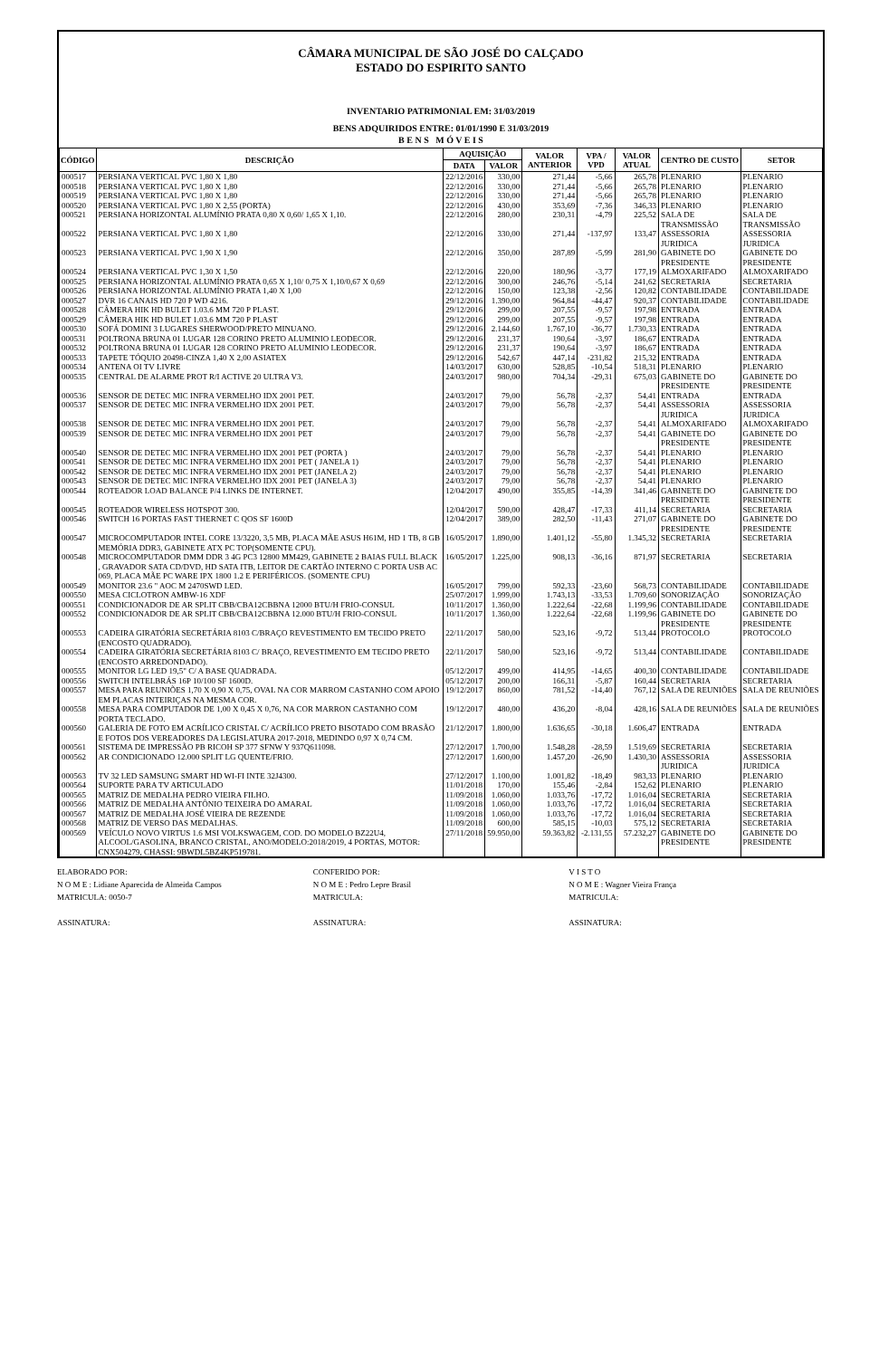CÂMARA MUNICIPAL DE SÃO JOSÉ DO CALÇADO
ESTADO DO ESPIRITO SANTO
INVENTARIO PATRIMONIAL EM: 31/03/2019
BENS ADQUIRIDOS ENTRE: 01/01/1990 E 31/03/2019
B E N S M Ó V E I S
| CÓDIGO | DESCRIÇÃO | AQUISIÇÃO | | VALOR ANTERIOR | VPA / VPD | VALOR ATUAL | CENTRO DE CUSTO | SETOR |
| --- | --- | --- | --- | --- | --- | --- | --- | --- |
| | | DATA | VALOR | | | | | |
| 000517 | PERSIANA VERTICAL PVC 1,80 X 1,80 | 22/12/2016 | 330,00 | 271,44 | -5,66 | 265,78 | PLENARIO | PLENARIO |
| 000518 | PERSIANA VERTICAL PVC 1,80 X 1,80 | 22/12/2016 | 330,00 | 271,44 | -5,66 | 265,78 | PLENARIO | PLENARIO |
| 000519 | PERSIANA VERTICAL PVC 1,80 X 1,80 | 22/12/2016 | 330,00 | 271,44 | -5,66 | 265,78 | PLENARIO | PLENARIO |
| 000520 | PERSIANA VERTICAL PVC 1,80 X 2,55 (PORTA) | 22/12/2016 | 430,00 | 353,69 | -7,36 | 346,33 | PLENARIO | PLENARIO |
| 000521 | PERSIANA HORIZONTAL ALUMÍNIO PRATA 0,80 X 0,60/ 1,65 X 1,10. | 22/12/2016 | 280,00 | 230,31 | -4,79 | 225,52 | SALA DE TRANSMISSÃO | SALA DE TRANSMISSÃO |
| 000522 | PERSIANA VERTICAL PVC 1,80 X 1,80 | 22/12/2016 | 330,00 | 271,44 | -137,97 | 133,47 | ASSESSORIA JURIDICA | ASSESSORIA JURIDICA |
| 000523 | PERSIANA VERTICAL PVC 1,90 X 1,90 | 22/12/2016 | 350,00 | 287,89 | -5,99 | 281,90 | GABINETE DO PRESIDENTE | GABINETE DO PRESIDENTE |
| 000524 | PERSIANA VERTICAL PVC 1,30 X 1,50 | 22/12/2016 | 220,00 | 180,96 | -3,77 | 177,19 | ALMOXARIFADO | ALMOXARIFADO |
| 000525 | PERSIANA HORIZONTAL ALUMÍNIO PRATA 0,65 X 1,10/ 0,75 X 1,10/0,67 X 0,69 | 22/12/2016 | 300,00 | 246,76 | -5,14 | 241,62 | SECRETARIA | SECRETARIA |
| 000526 | PERSIANA HORIZONTAL ALUMÍNIO PRATA 1,40 X 1,00 | 22/12/2016 | 150,00 | 123,38 | -2,56 | 120,82 | CONTABILIDADE | CONTABILIDADE |
| 000527 | DVR 16 CANAIS HD 720 P WD 4216. | 29/12/2016 | 1.390,00 | 964,84 | -44,47 | 920,37 | CONTABILIDADE | CONTABILIDADE |
| 000528 | CÂMERA HIK HD BULET 1.03.6 MM 720 P PLAST. | 29/12/2016 | 299,00 | 207,55 | -9,57 | 197,98 | ENTRADA | ENTRADA |
| 000529 | CÂMERA HIK HD BULET 1.03.6 MM 720 P PLAST | 29/12/2016 | 299,00 | 207,55 | -9,57 | 197,98 | ENTRADA | ENTRADA |
| 000530 | SOFÁ DOMINI 3 LUGARES SHERWOOD/PRETO MINUANO. | 29/12/2016 | 2.144,60 | 1.767,10 | -36,77 | 1.730,33 | ENTRADA | ENTRADA |
| 000531 | POLTRONA BRUNA 01 LUGAR 128 CORINO PRETO ALUMINIO LEODECOR. | 29/12/2016 | 231,37 | 190,64 | -3,97 | 186,67 | ENTRADA | ENTRADA |
| 000532 | POLTRONA BRUNA 01 LUGAR 128 CORINO PRETO ALUMINIO LEODECOR. | 29/12/2016 | 231,37 | 190,64 | -3,97 | 186,67 | ENTRADA | ENTRADA |
| 000533 | TAPETE TÓQUIO 20498-CINZA 1,40 X 2,00 ASIATEX | 29/12/2016 | 542,67 | 447,14 | -231,82 | 215,32 | ENTRADA | ENTRADA |
| 000534 | ANTENA OI TV LIVRE | 14/03/2017 | 630,00 | 528,85 | -10,54 | 518,31 | PLENARIO | PLENARIO |
| 000535 | CENTRAL DE ALARME PROT R/I ACTIVE 20 ULTRA V3. | 24/03/2017 | 980,00 | 704,34 | -29,31 | 675,03 | GABINETE DO PRESIDENTE | GABINETE DO PRESIDENTE |
| 000536 | SENSOR DE DETEC MIC INFRA VERMELHO IDX 2001 PET. | 24/03/2017 | 79,00 | 56,78 | -2,37 | 54,41 | ENTRADA | ENTRADA |
| 000537 | SENSOR DE DETEC MIC INFRA VERMELHO IDX 2001 PET. | 24/03/2017 | 79,00 | 56,78 | -2,37 | 54,41 | ASSESSORIA JURIDICA | ASSESSORIA JURIDICA |
| 000538 | SENSOR DE DETEC MIC INFRA VERMELHO IDX 2001 PET. | 24/03/2017 | 79,00 | 56,78 | -2,37 | 54,41 | ALMOXARIFADO | ALMOXARIFADO |
| 000539 | SENSOR DE DETEC MIC INFRA VERMELHO IDX 2001 PET | 24/03/2017 | 79,00 | 56,78 | -2,37 | 54,41 | GABINETE DO PRESIDENTE | GABINETE DO PRESIDENTE |
| 000540 | SENSOR DE DETEC MIC INFRA VERMELHO IDX 2001 PET (PORTA ) | 24/03/2017 | 79,00 | 56,78 | -2,37 | 54,41 | PLENARIO | PLENARIO |
| 000541 | SENSOR DE DETEC MIC INFRA VERMELHO IDX 2001 PET ( JANELA 1) | 24/03/2017 | 79,00 | 56,78 | -2,37 | 54,41 | PLENARIO | PLENARIO |
| 000542 | SENSOR DE DETEC MIC INFRA VERMELHO IDX 2001 PET (JANELA 2) | 24/03/2017 | 79,00 | 56,78 | -2,37 | 54,41 | PLENARIO | PLENARIO |
| 000543 | SENSOR DE DETEC MIC INFRA VERMELHO IDX 2001 PET (JANELA 3) | 24/03/2017 | 79,00 | 56,78 | -2,37 | 54,41 | PLENARIO | PLENARIO |
| 000544 | ROTEADOR LOAD BALANCE P/4 LINKS DE INTERNET. | 12/04/2017 | 490,00 | 355,85 | -14,39 | 341,46 | GABINETE DO PRESIDENTE | GABINETE DO PRESIDENTE |
| 000545 | ROTEADOR WIRELESS HOTSPOT 300. | 12/04/2017 | 590,00 | 428,47 | -17,33 | 411,14 | SECRETARIA | SECRETARIA |
| 000546 | SWITCH 16 PORTAS FAST THERNET C QOS SF 1600D | 12/04/2017 | 389,00 | 282,50 | -11,43 | 271,07 | GABINETE DO PRESIDENTE | GABINETE DO PRESIDENTE |
| 000547 | MICROCOMPUTADOR INTEL CORE 13/3220, 3,5 MB, PLACA MÃE ASUS H61M, HD 1 TB, 8 GB MEMÓRIA DDR3, GABINETE ATX PC TOP(SOMENTE CPU). | 16/05/2017 | 1.890,00 | 1.401,12 | -55,80 | 1.345,32 | SECRETARIA | SECRETARIA |
| 000548 | MICROCOMPUTADOR DMM DDR 3 4G PC3 12800 MM429, GABINETE 2 BAIAS FULL BLACK , GRAVADOR SATA CD/DVD, HD SATA ITB, LEITOR DE CARTÃO INTERNO C PORTA USB AC 069, PLACA MÃE PC WARE IPX 1800 1.2 E PERIFÉRICOS. (SOMENTE CPU) | 16/05/2017 | 1.225,00 | 908,13 | -36,16 | 871,97 | SECRETARIA | SECRETARIA |
| 000549 | MONITOR 23.6 " AOC M 2470SWD LED. | 16/05/2017 | 799,00 | 592,33 | -23,60 | 568,73 | CONTABILIDADE | CONTABILIDADE |
| 000550 | MESA CICLOTRON AMBW-16 XDF | 25/07/2017 | 1.999,00 | 1.743,13 | -33,53 | 1.709,60 | SONORIZAÇÃO | SONORIZAÇÃO |
| 000551 | CONDICIONADOR DE AR SPLIT CBB/CBA12CBBNA 12000 BTU/H FRIO-CONSUL | 10/11/2017 | 1.360,00 | 1.222,64 | -22,68 | 1.199,96 | CONTABILIDADE | CONTABILIDADE |
| 000552 | CONDICIONADOR DE AR SPLIT CBB/CBA12CBBNA 12.000 BTU/H FRIO-CONSUL | 10/11/2017 | 1.360,00 | 1.222,64 | -22,68 | 1.199,96 | GABINETE DO PRESIDENTE | GABINETE DO PRESIDENTE |
| 000553 | CADEIRA GIRATÓRIA SECRETÁRIA 8103 C/BRAÇO REVESTIMENTO EM TECIDO PRETO (ENCOSTO QUADRADO). | 22/11/2017 | 580,00 | 523,16 | -9,72 | 513,44 | PROTOCOLO | PROTOCOLO |
| 000554 | CADEIRA GIRATÓRIA SECRETÁRIA 8103 C/ BRAÇO, REVESTIMENTO EM TECIDO PRETO (ENCOSTO ARREDONDADO). | 22/11/2017 | 580,00 | 523,16 | -9,72 | 513,44 | CONTABILIDADE | CONTABILIDADE |
| 000555 | MONITOR LG LED 19,5" C/ A BASE QUADRADA. | 05/12/2017 | 499,00 | 414,95 | -14,65 | 400,30 | CONTABILIDADE | CONTABILIDADE |
| 000556 | SWITCH INTELBRÁS 16P 10/100 SF 1600D. | 05/12/2017 | 200,00 | 166,31 | -5,87 | 160,44 | SECRETARIA | SECRETARIA |
| 000557 | MESA PARA REUNIÕES 1,70 X 0,90 X 0,75, OVAL NA COR MARROM CASTANHO COM APOIO EM PLACAS INTEIRIÇAS NA MESMA COR. | 19/12/2017 | 860,00 | 781,52 | -14,40 | 767,12 | SALA DE REUNIÕES | SALA DE REUNIÕES |
| 000558 | MESA PARA COMPUTADOR DE 1,00 X 0,45 X 0,76, NA COR MARRON CASTANHO COM PORTA TECLADO. | 19/12/2017 | 480,00 | 436,20 | -8,04 | 428,16 | SALA DE REUNIÕES | SALA DE REUNIÕES |
| 000560 | GALERIA DE FOTO EM ACRÍLICO CRISTAL C/ ACRÍLICO PRETO BISOTADO COM BRASÃO E FOTOS DOS VEREADORES DA LEGISLATURA 2017-2018, MEDINDO 0,97 X 0,74 CM. | 21/12/2017 | 1.800,00 | 1.636,65 | -30,18 | 1.606,47 | ENTRADA | ENTRADA |
| 000561 | SISTEMA DE IMPRESSÃO PB RICOH SP 377 SFNW Y 937Q611098. | 27/12/2017 | 1.700,00 | 1.548,28 | -28,59 | 1.519,69 | SECRETARIA | SECRETARIA |
| 000562 | AR CONDICIONADO 12.000 SPLIT LG QUENTE/FRIO. | 27/12/2017 | 1.600,00 | 1.457,20 | -26,90 | 1.430,30 | ASSESSORIA JURIDICA | ASSESSORIA JURIDICA |
| 000563 | TV 32 LED SAMSUNG SMART HD WI-FI INTE 32J4300. | 27/12/2017 | 1.100,00 | 1.001,82 | -18,49 | 983,33 | PLENARIO | PLENARIO |
| 000564 | SUPORTE PARA TV ARTICULADO | 11/01/2018 | 170,00 | 155,46 | -2,84 | 152,62 | PLENARIO | PLENARIO |
| 000565 | MATRIZ DE MEDALHA PEDRO VIEIRA FILHO. | 11/09/2018 | 1.060,00 | 1.033,76 | -17,72 | 1.016,04 | SECRETARIA | SECRETARIA |
| 000566 | MATRIZ DE MEDALHA ANTÔNIO TEIXEIRA DO AMARAL | 11/09/2018 | 1.060,00 | 1.033,76 | -17,72 | 1.016,04 | SECRETARIA | SECRETARIA |
| 000567 | MATRIZ DE MEDALHA JOSÉ VIEIRA DE REZENDE | 11/09/2018 | 1.060,00 | 1.033,76 | -17,72 | 1.016,04 | SECRETARIA | SECRETARIA |
| 000568 | MATRIZ DE VERSO DAS MEDALHAS. | 11/09/2018 | 600,00 | 585,15 | -10,03 | 575,12 | SECRETARIA | SECRETARIA |
| 000569 | VEÍCULO NOVO VIRTUS 1.6 MSI VOLKSWAGEM, COD. DO MODELO BZ22U4, ALCOOL/GASOLINA, BRANCO CRISTAL, ANO/MODELO:2018/2019, 4 PORTAS, MOTOR: CNX504279, CHASSI: 9BWDL5BZ4KP519781. | 27/11/2018 | 59.950,00 | 59.363,82 | -2.131,55 | 57.232,27 | GABINETE DO PRESIDENTE | GABINETE DO PRESIDENTE |
ELABORADO POR:
N O M E : Lidiane Aparecida de Almeida Campos
MATRICULA: 0050-7
ASSINATURA:
CONFERIDO POR:
N O M E : Pedro Lepre Brasil
MATRICULA:
ASSINATURA:
V I S T O
N O M E : Wagner Vieira França
MATRICULA:
ASSINATURA: